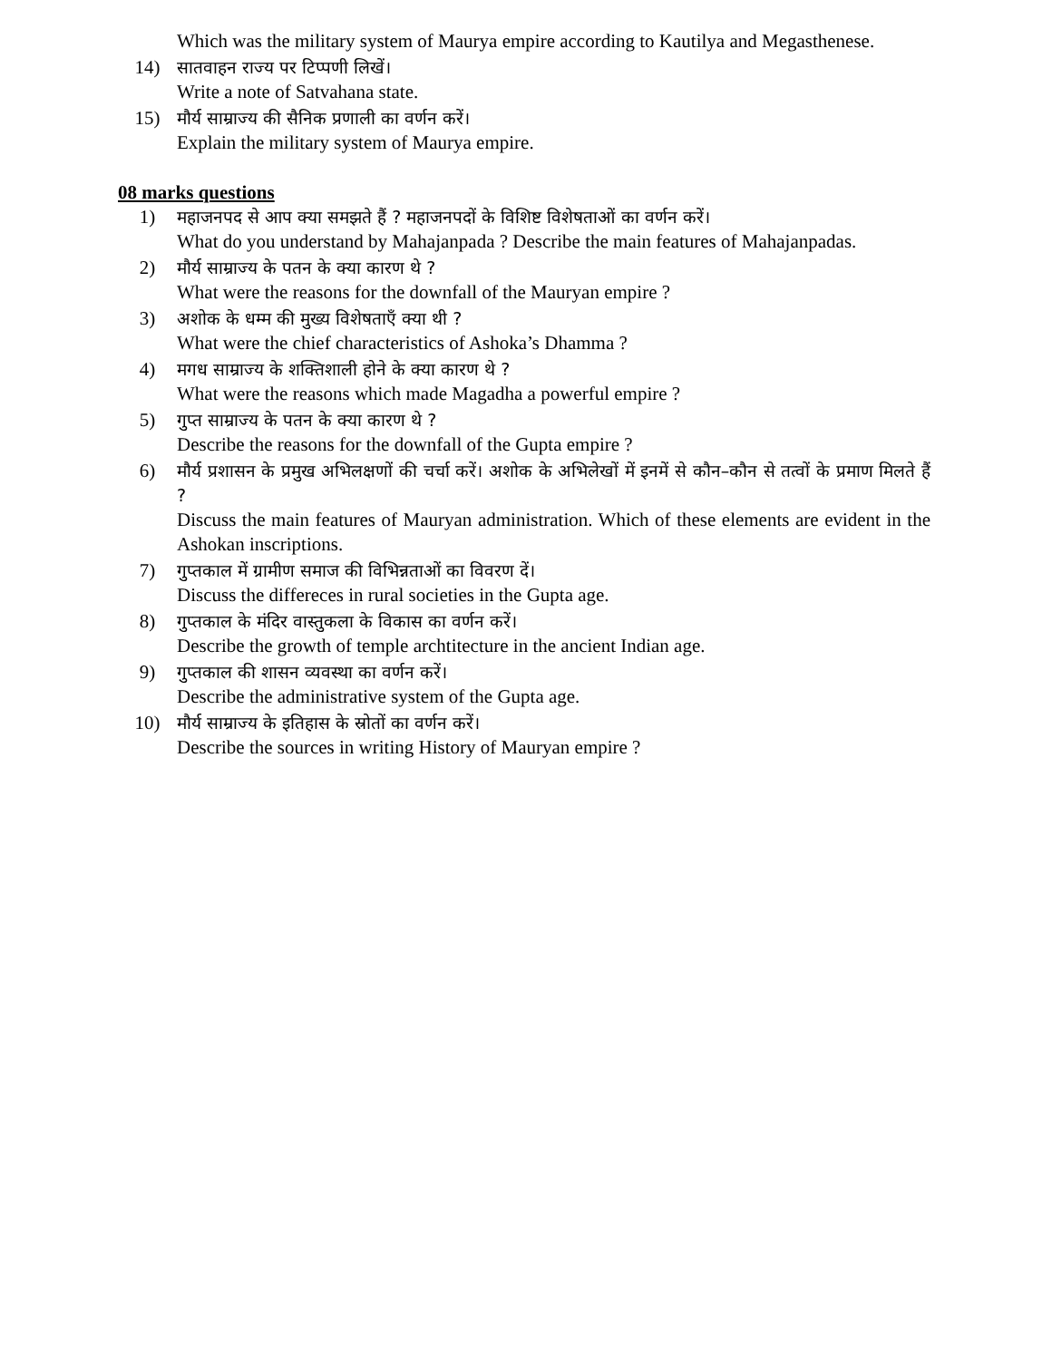Which was the military system of Maurya empire according to Kautilya and Megasthenese.
14) सातवाहन राज्य पर टिप्पणी लिखें।
Write a note of Satvahana state.
15) मौर्य साम्राज्य की सैनिक प्रणाली का वर्णन करें।
Explain the military system of Maurya empire.
08 marks questions
1) महाजनपद से आप क्या समझते हैं ? महाजनपदों के विशिष्ट विशेषताओं का वर्णन करें।
What do you understand by Mahajanpada ? Describe the main features of Mahajanpadas.
2) मौर्य साम्राज्य के पतन के क्या कारण थे ?
What were the reasons for the downfall of the Mauryan empire ?
3) अशोक के धम्म की मुख्य विशेषताएँ क्या थी ?
What were the chief characteristics of Ashoka’s Dhamma ?
4) मगध साम्राज्य के शक्तिशाली होने के क्या कारण थे ?
What were the reasons which made Magadha a powerful empire ?
5) गुप्त साम्राज्य के पतन के क्या कारण थे ?
Describe the reasons for the downfall of the Gupta empire ?
6) मौर्य प्रशासन के प्रमुख अभिलक्षणों की चर्चा करें। अशोक के अभिलेखों में इनमें से कौन–कौन से तत्वों के प्रमाण मिलते हैं ?
Discuss the main features of Mauryan administration. Which of these elements are evident in the Ashokan inscriptions.
7) गुप्तकाल में ग्रामीण समाज की विभिन्नताओं का विवरण दें।
Discuss the differeces in rural societies in the Gupta age.
8) गुप्तकाल के मंदिर वास्तुकला के विकास का वर्णन करें।
Describe the growth of temple archtitecture in the ancient Indian age.
9) गुप्तकाल की शासन व्यवस्था का वर्णन करें।
Describe the administrative system of the Gupta age.
10) मौर्य साम्राज्य के इतिहास के स्रोतों का वर्णन करें।
Describe the sources in writing History of Mauryan empire ?